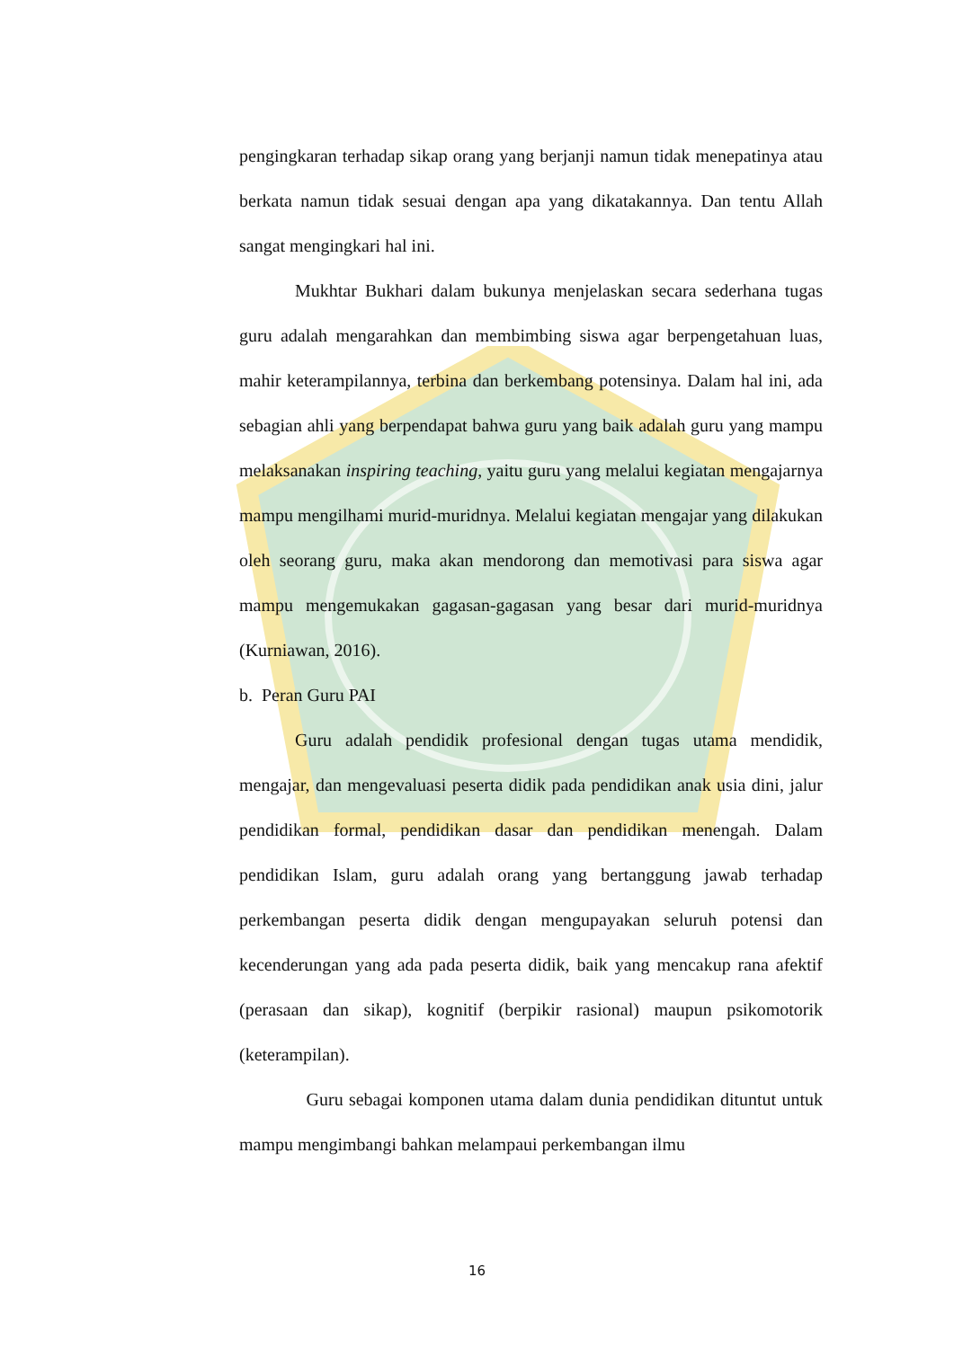pengingkaran terhadap sikap orang yang berjanji namun tidak menepatinya atau berkata namun tidak sesuai dengan apa yang dikatakannya. Dan tentu Allah sangat mengingkari hal ini.
Mukhtar Bukhari dalam bukunya menjelaskan secara sederhana tugas guru adalah mengarahkan dan membimbing siswa agar berpengetahuan luas, mahir keterampilannya, terbina dan berkembang potensinya. Dalam hal ini, ada sebagian ahli yang berpendapat bahwa guru yang baik adalah guru yang mampu melaksanakan inspiring teaching, yaitu guru yang melalui kegiatan mengajarnya mampu mengilhami murid-muridnya. Melalui kegiatan mengajar yang dilakukan oleh seorang guru, maka akan mendorong dan memotivasi para siswa agar mampu mengemukakan gagasan-gagasan yang besar dari murid-muridnya (Kurniawan, 2016).
b. Peran Guru PAI
Guru adalah pendidik profesional dengan tugas utama mendidik, mengajar, dan mengevaluasi peserta didik pada pendidikan anak usia dini, jalur pendidikan formal, pendidikan dasar dan pendidikan menengah. Dalam pendidikan Islam, guru adalah orang yang bertanggung jawab terhadap perkembangan peserta didik dengan mengupayakan seluruh potensi dan kecenderungan yang ada pada peserta didik, baik yang mencakup rana afektif (perasaan dan sikap), kognitif (berpikir rasional) maupun psikomotorik (keterampilan).
Guru sebagai komponen utama dalam dunia pendidikan dituntut untuk mampu mengimbangi bahkan melampaui perkembangan ilmu
16